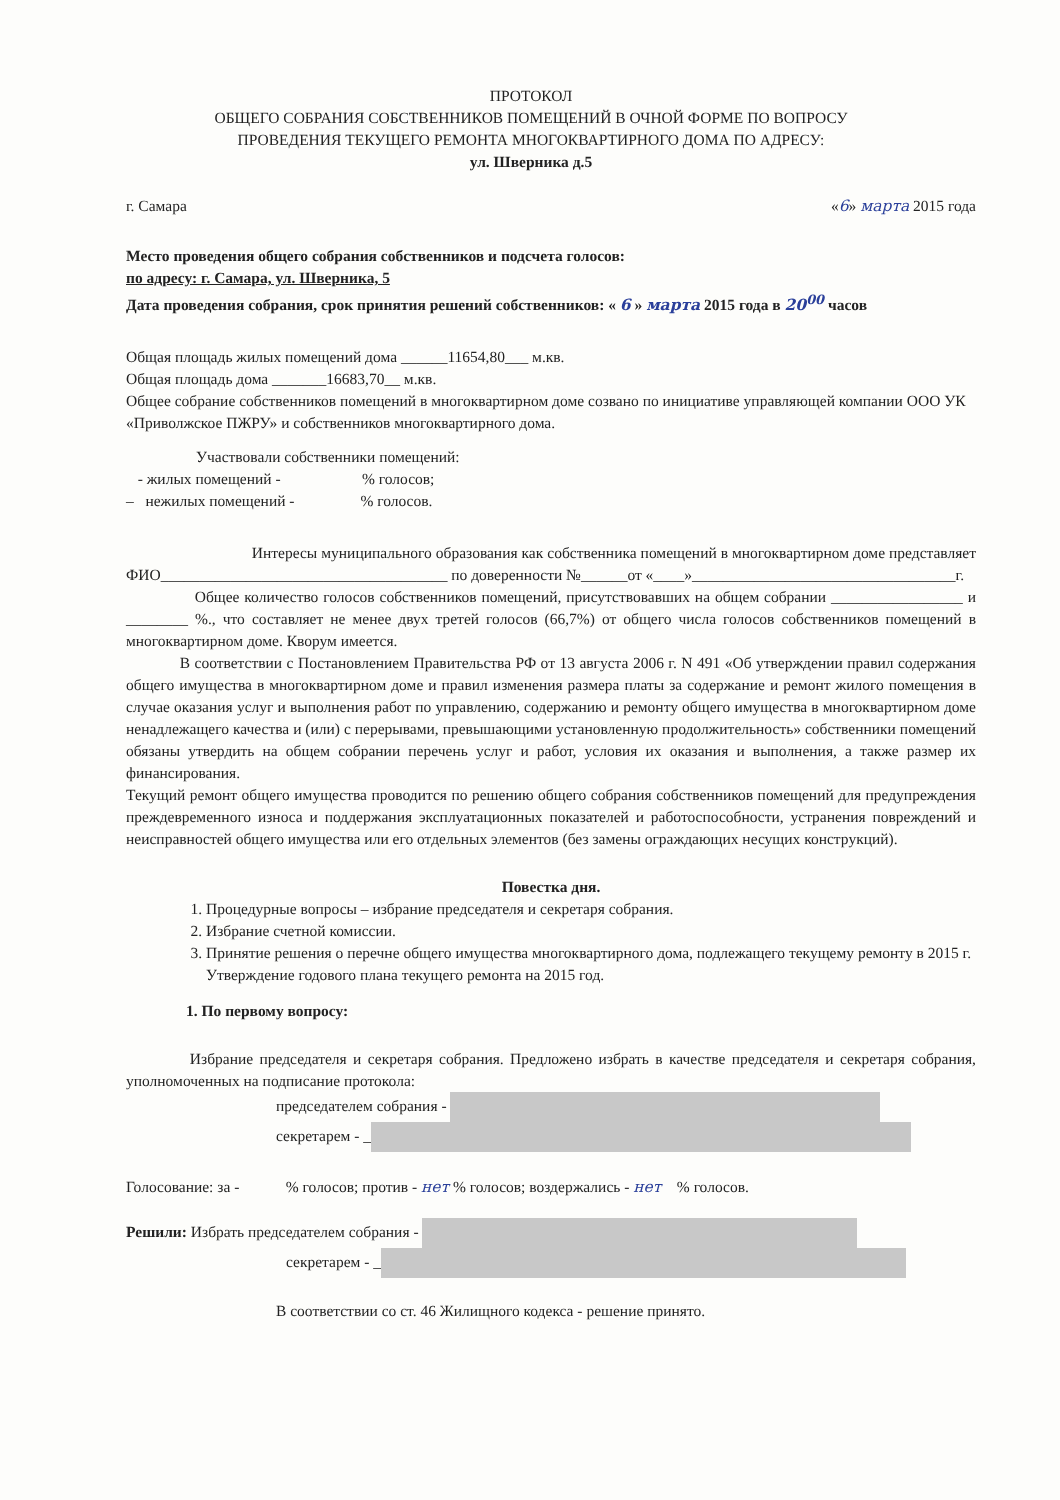ПРОТОКОЛ
ОБЩЕГО СОБРАНИЯ СОБСТВЕННИКОВ ПОМЕЩЕНИЙ В ОЧНОЙ ФОРМЕ ПО ВОПРОСУ
ПРОВЕДЕНИЯ ТЕКУЩЕГО РЕМОНТА МНОГОКВАРТИРНОГО ДОМА ПО АДРЕСУ:
ул. Шверника д.5
г. Самара «6» марта 2015 года
Место проведения общего собрания собственников и подсчета голосов:
по адресу: г. Самара, ул. Шверника, 5
Дата проведения собрания, срок принятия решений собственников: « 6 » марта 2015 года в 20<sup>00</sup> часов
Общая площадь жилых помещений дома ______11654,80___ м.кв.
Общая площадь дома _______16683,70__ м.кв.
Общее собрание собственников помещений в многоквартирном доме созвано по инициативе управляющей компании ООО УК «Приволжское ПЖРУ» и собственников многоквартирного дома.
Участвовали собственники помещений:
- жилых помещений - % голосов;
– нежилых помещений - % голосов.
Интересы муниципального образования как собственника помещений в многоквартирном доме представляет ФИО_____________________________________ по доверенности №______от «____»__________________________________г.
Общее количество голосов собственников помещений, присутствовавших на общем собрании _________________ и ________ %., что составляет не менее двух третей голосов (66,7%) от общего числа голосов собственников помещений в многоквартирном доме. Кворум имеется.
В соответствии с Постановлением Правительства РФ от 13 августа 2006 г. N 491 «Об утверждении правил содержания общего имущества в многоквартирном доме и правил изменения размера платы за содержание и ремонт жилого помещения в случае оказания услуг и выполнения работ по управлению, содержанию и ремонту общего имущества в многоквартирном доме ненадлежащего качества и (или) с перерывами, превышающими установленную продолжительность» собственники помещений обязаны утвердить на общем собрании перечень услуг и работ, условия их оказания и выполнения, а также размер их финансирования.
Текущий ремонт общего имущества проводится по решению общего собрания собственников помещений для предупреждения преждевременного износа и поддержания эксплуатационных показателей и работоспособности, устранения повреждений и неисправностей общего имущества или его отдельных элементов (без замены ограждающих несущих конструкций).
Повестка дня.
1. Процедурные вопросы – избрание председателя и секретаря собрания.
2. Избрание счетной комиссии.
3. Принятие решения о перечне общего имущества многоквартирного дома, подлежащего текущему ремонту в 2015 г. Утверждение годового плана текущего ремонта на 2015 год.
1. По первому вопросу:
Избрание председателя и секретаря собрания. Предложено избрать в качестве председателя и секретаря собрания, уполномоченных на подписание протокола:
председателем собрания -
секретарем - _
Голосование: за - % голосов; против - нет % голосов; воздержались - нет % голосов.
Решили: Избрать председателем собрания -
секретарем - _
В соответствии со ст. 46 Жилищного кодекса - решение принято.